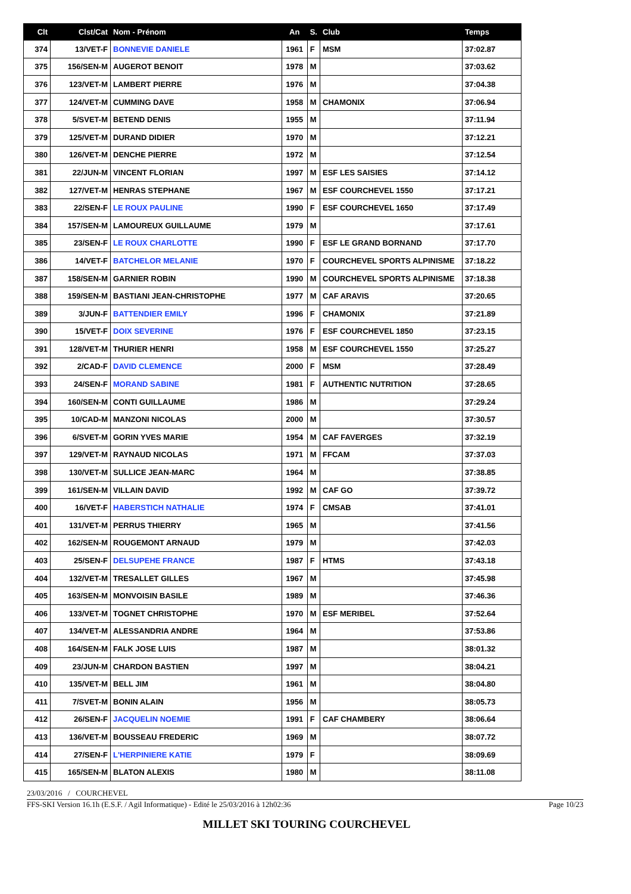| Clt | Clst/Cat | Nom - Prénom | An | S. | Club | Temps |
| --- | --- | --- | --- | --- | --- | --- |
| 374 | 13/VET-F | BONNEVIE DANIELE | 1961 | F | MSM | 37:02.87 |
| 375 | 156/SEN-M | AUGEROT BENOIT | 1978 | M | | 37:03.62 |
| 376 | 123/VET-M | LAMBERT PIERRE | 1976 | M | | 37:04.38 |
| 377 | 124/VET-M | CUMMING DAVE | 1958 | M | CHAMONIX | 37:06.94 |
| 378 | 5/SVET-M | BETEND DENIS | 1955 | M | | 37:11.94 |
| 379 | 125/VET-M | DURAND DIDIER | 1970 | M | | 37:12.21 |
| 380 | 126/VET-M | DENCHE PIERRE | 1972 | M | | 37:12.54 |
| 381 | 22/JUN-M | VINCENT FLORIAN | 1997 | M | ESF LES SAISIES | 37:14.12 |
| 382 | 127/VET-M | HENRAS STEPHANE | 1967 | M | ESF COURCHEVEL 1550 | 37:17.21 |
| 383 | 22/SEN-F | LE ROUX PAULINE | 1990 | F | ESF COURCHEVEL 1650 | 37:17.49 |
| 384 | 157/SEN-M | LAMOUREUX GUILLAUME | 1979 | M | | 37:17.61 |
| 385 | 23/SEN-F | LE ROUX CHARLOTTE | 1990 | F | ESF LE GRAND BORNAND | 37:17.70 |
| 386 | 14/VET-F | BATCHELOR MELANIE | 1970 | F | COURCHEVEL SPORTS ALPINISME | 37:18.22 |
| 387 | 158/SEN-M | GARNIER ROBIN | 1990 | M | COURCHEVEL SPORTS ALPINISME | 37:18.38 |
| 388 | 159/SEN-M | BASTIANI JEAN-CHRISTOPHE | 1977 | M | CAF ARAVIS | 37:20.65 |
| 389 | 3/JUN-F | BATTENDIER EMILY | 1996 | F | CHAMONIX | 37:21.89 |
| 390 | 15/VET-F | DOIX SEVERINE | 1976 | F | ESF COURCHEVEL 1850 | 37:23.15 |
| 391 | 128/VET-M | THURIER HENRI | 1958 | M | ESF COURCHEVEL 1550 | 37:25.27 |
| 392 | 2/CAD-F | DAVID CLEMENCE | 2000 | F | MSM | 37:28.49 |
| 393 | 24/SEN-F | MORAND SABINE | 1981 | F | AUTHENTIC NUTRITION | 37:28.65 |
| 394 | 160/SEN-M | CONTI GUILLAUME | 1986 | M | | 37:29.24 |
| 395 | 10/CAD-M | MANZONI NICOLAS | 2000 | M | | 37:30.57 |
| 396 | 6/SVET-M | GORIN YVES MARIE | 1954 | M | CAF FAVERGES | 37:32.19 |
| 397 | 129/VET-M | RAYNAUD NICOLAS | 1971 | M | FFCAM | 37:37.03 |
| 398 | 130/VET-M | SULLICE JEAN-MARC | 1964 | M | | 37:38.85 |
| 399 | 161/SEN-M | VILLAIN DAVID | 1992 | M | CAF GO | 37:39.72 |
| 400 | 16/VET-F | HABERSTICH NATHALIE | 1974 | F | CMSAB | 37:41.01 |
| 401 | 131/VET-M | PERRUS THIERRY | 1965 | M | | 37:41.56 |
| 402 | 162/SEN-M | ROUGEMONT ARNAUD | 1979 | M | | 37:42.03 |
| 403 | 25/SEN-F | DELSUPEHE FRANCE | 1987 | F | HTMS | 37:43.18 |
| 404 | 132/VET-M | TRESALLET GILLES | 1967 | M | | 37:45.98 |
| 405 | 163/SEN-M | MONVOISIN BASILE | 1989 | M | | 37:46.36 |
| 406 | 133/VET-M | TOGNET CHRISTOPHE | 1970 | M | ESF MERIBEL | 37:52.64 |
| 407 | 134/VET-M | ALESSANDRIA ANDRE | 1964 | M | | 37:53.86 |
| 408 | 164/SEN-M | FALK JOSE LUIS | 1987 | M | | 38:01.32 |
| 409 | 23/JUN-M | CHARDON BASTIEN | 1997 | M | | 38:04.21 |
| 410 | 135/VET-M | BELL JIM | 1961 | M | | 38:04.80 |
| 411 | 7/SVET-M | BONIN ALAIN | 1956 | M | | 38:05.73 |
| 412 | 26/SEN-F | JACQUELIN NOEMIE | 1991 | F | CAF CHAMBERY | 38:06.64 |
| 413 | 136/VET-M | BOUSSEAU FREDERIC | 1969 | M | | 38:07.72 |
| 414 | 27/SEN-F | L'HERPINIERE KATIE | 1979 | F | | 38:09.69 |
| 415 | 165/SEN-M | BLATON ALEXIS | 1980 | M | | 38:11.08 |
23/03/2016 / COURCHEVEL
FFS-SKI Version 16.1h (E.S.F. / Agil Informatique) - Edité le 25/03/2016 à 12h02:36 Page 10/23
MILLET SKI TOURING COURCHEVEL